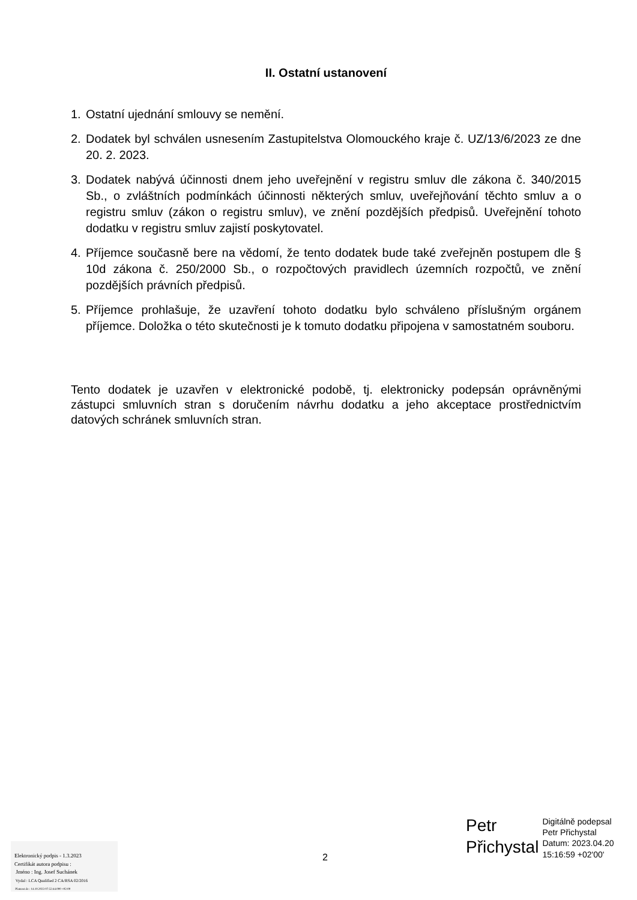II. Ostatní ustanovení
1. Ostatní ujednání smlouvy se nemění.
2. Dodatek byl schválen usnesením Zastupitelstva Olomouckého kraje č. UZ/13/6/2023 ze dne 20. 2. 2023.
3. Dodatek nabývá účinnosti dnem jeho uveřejnění v registru smluv dle zákona č. 340/2015 Sb., o zvláštních podmínkách účinnosti některých smluv, uveřejňování těchto smluv a o registru smluv (zákon o registru smluv), ve znění pozdějších předpisů. Uveřejnění tohoto dodatku v registru smluv zajistí poskytovatel.
4. Příjemce současně bere na vědomí, že tento dodatek bude také zveřejněn postupem dle § 10d zákona č. 250/2000 Sb., o rozpočtových pravidlech územních rozpočtů, ve znění pozdějších právních předpisů.
5. Příjemce prohlašuje, že uzavření tohoto dodatku bylo schváleno příslušným orgánem příjemce. Doložka o této skutečnosti je k tomuto dodatku připojena v samostatném souboru.
Tento dodatek je uzavřen v elektronické podobě, tj. elektronicky podepsán oprávněnými zástupci smluvních stran s doručením návrhu dodatku a jeho akceptace prostřednictvím datových schránek smluvních stran.
Elektronický podpis - 1.3.2023
Certifikát autora podpisu :
Jméno : Ing. Josef Suchánek
Vydal : LCA Qualified 2 CA/RSA 02/2016
Platnost do : 14.10.2023 07:52:44.000 +02:00
2
Petr
Přichystal
Digitálně podepsal
Petr Přichystal
Datum: 2023.04.20
15:16:59 +02'00'